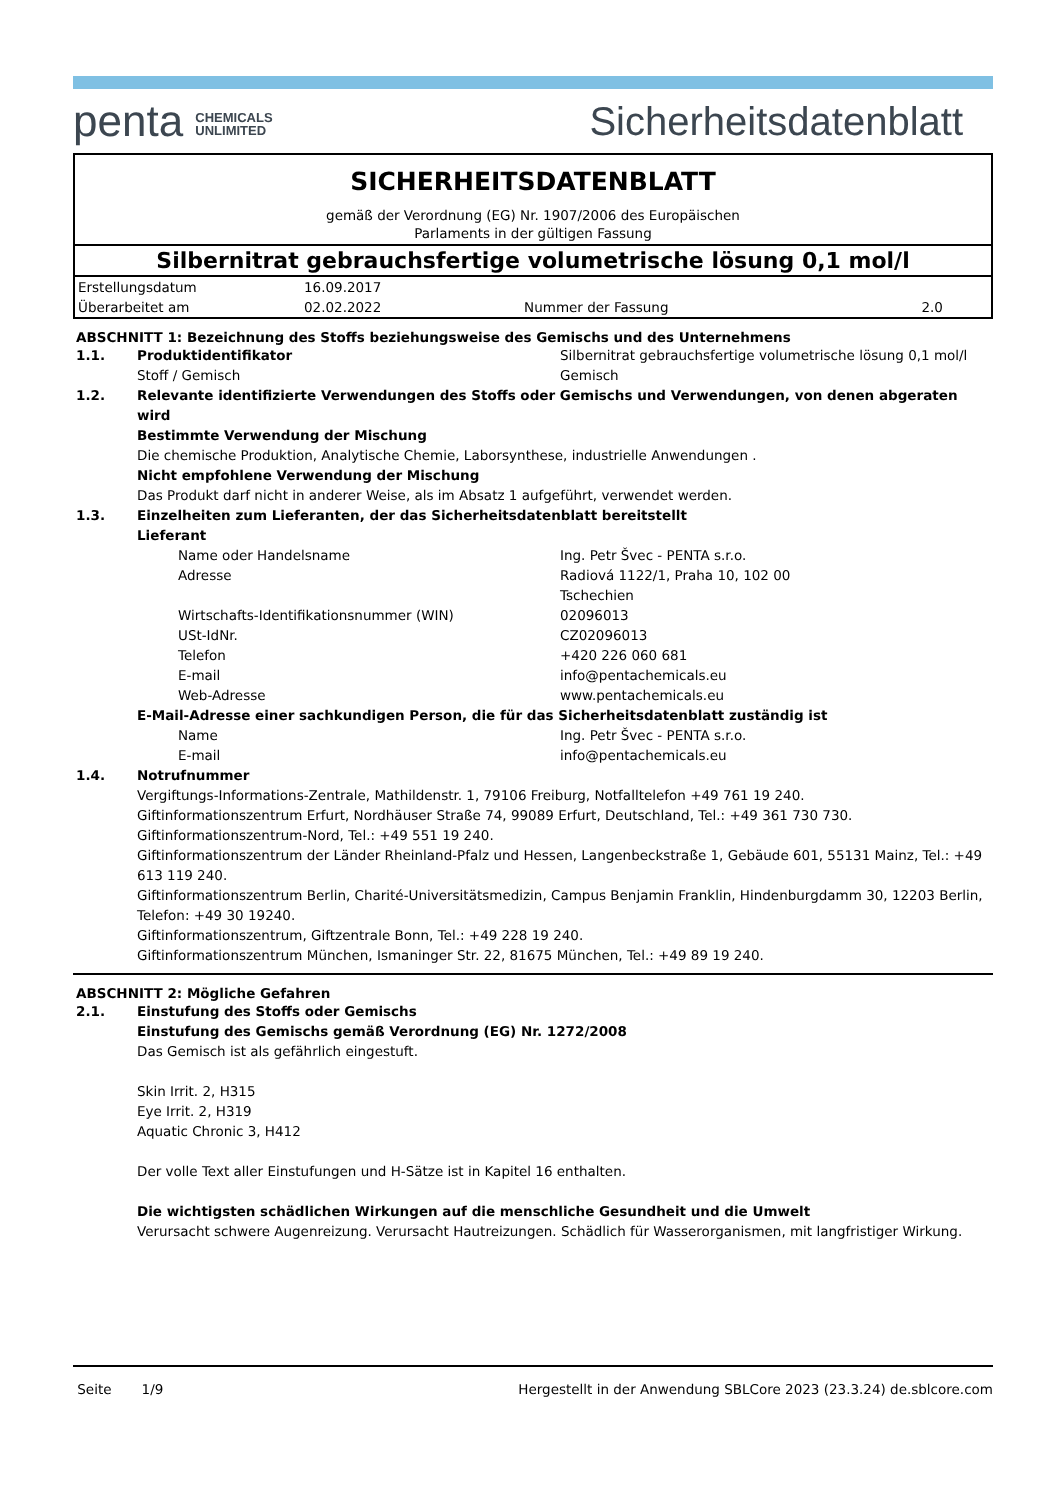penta CHEMICALS
UNLIMITED
Sicherheitsdatenblatt
SICHERHEITSDATENBLATT
gemäß der Verordnung (EG) Nr. 1907/2006 des Europäischen
Parlaments in der gültigen Fassung
Silbernitrat gebrauchsfertige volumetrische lösung 0,1 mol/l
| Erstellungsdatum | 16.09.2017 | | |
| Überarbeitet am | 02.02.2022 | Nummer der Fassung | 2.0 |
ABSCHNITT 1: Bezeichnung des Stoffs beziehungsweise des Gemischs und des Unternehmens
| 1.1. | Produktidentifikator | Silbernitrat gebrauchsfertige volumetrische lösung 0,1 mol/l |
| | Stoff / Gemisch | Gemisch |
| 1.2. | Relevante identifizierte Verwendungen des Stoffs oder Gemischs und Verwendungen, von denen abgeraten wird Bestimmte Verwendung der Mischung Die chemische Produktion, Analytische Chemie, Laborsynthese, industrielle Anwendungen . Nicht empfohlene Verwendung der Mischung Das Produkt darf nicht in anderer Weise, als im Absatz 1 aufgeführt, verwendet werden. | |
| 1.3. | Einzelheiten zum Lieferanten, der das Sicherheitsdatenblatt bereitstellt Lieferant | |
| | Name oder Handelsname | Ing. Petr Švec - PENTA s.r.o. |
| | Adresse | Radiová 1122/1, Praha 10, 102 00 Tschechien |
| | Wirtschafts-Identifikationsnummer (WIN) | 02096013 |
| | USt-IdNr. | CZ02096013 |
| | Telefon | +420 226 060 681 |
| | E-mail | info@pentachemicals.eu |
| | Web-Adresse | www.pentachemicals.eu |
| | E-Mail-Adresse einer sachkundigen Person, die für das Sicherheitsdatenblatt zuständig ist | |
| | Name | Ing. Petr Švec - PENTA s.r.o. |
| | E-mail | info@pentachemicals.eu |
| 1.4. | Notrufnummer Vergiftungs-Informations-Zentrale, Mathildenstr. 1, 79106 Freiburg, Notfalltelefon +49 761 19 240. Giftinformationszentrum Erfurt, Nordhäuser Straße 74, 99089 Erfurt, Deutschland, Tel.: +49 361 730 730. Giftinformationszentrum-Nord, Tel.: +49 551 19 240. Giftinformationszentrum der Länder Rheinland-Pfalz und Hessen, Langenbeckstraße 1, Gebäude 601, 55131 Mainz, Tel.: +49 613 119 240. Giftinformationszentrum Berlin, Charité-Universitätsmedizin, Campus Benjamin Franklin, Hindenburgdamm 30, 12203 Berlin, Telefon: +49 30 19240. Giftinformationszentrum, Giftzentrale Bonn, Tel.: +49 228 19 240. Giftinformationszentrum München, Ismaninger Str. 22, 81675 München, Tel.: +49 89 19 240. | |
ABSCHNITT 2: Mögliche Gefahren
| 2.1. | Einstufung des Stoffs oder Gemischs Einstufung des Gemischs gemäß Verordnung (EG) Nr. 1272/2008 Das Gemisch ist als gefährlich eingestuft. Skin Irrit. 2, H315 Eye Irrit. 2, H319 Aquatic Chronic 3, H412 Der volle Text aller Einstufungen und H-Sätze ist in Kapitel 16 enthalten. Die wichtigsten schädlichen Wirkungen auf die menschliche Gesundheit und die Umwelt Verursacht schwere Augenreizung. Verursacht Hautreizungen. Schädlich für Wasserorganismen, mit langfristiger Wirkung. |
Seite 1/9 Hergestellt in der Anwendung SBLCore 2023 (23.3.24) de.sblcore.com